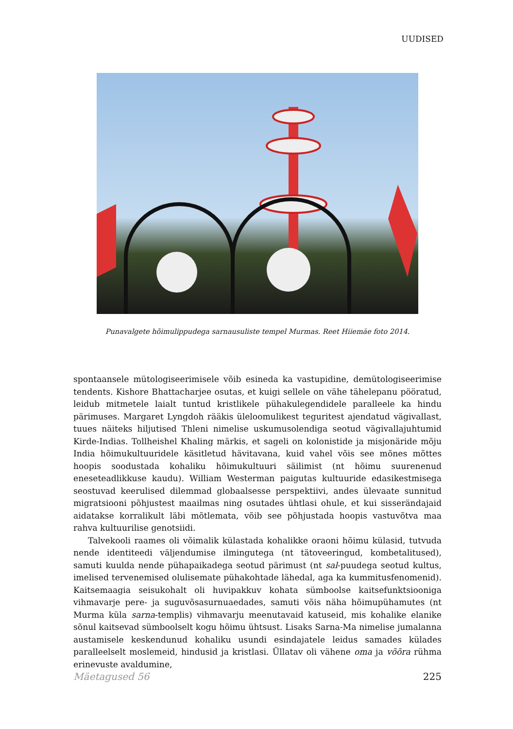UUDISED
Punavalgete hõimulippudega sarnausuliste tempel Murmas. Reet Hiiemäe foto 2014.
spontaansele mütologiseerimisele võib esineda ka vastupidine, demütologiseerimise tendents. Kishore Bhattacharjee osutas, et kuigi sellele on vähe tähelepanu pööratud, leidub mitmetele laialt tuntud kristlikele pühakulegendidele paralleele ka hindu pärimuses. Margaret Lyngdoh rääkis üleloomulikest teguritest ajendatud vägivallast, tuues näiteks hiljutised Thleni nimelise uskumusolendiga seotud vägivallajuhtumid Kirde-Indias. Tollheishel Khaling märkis, et sageli on kolonistide ja misjonäride mõju India hõimukultuuridele käsitletud hävitavana, kuid vahel võis see mõnes mõttes hoopis soodustada kohaliku hõimukultuuri säilimist (nt hõimu suurenenud eneseteadlikkuse kaudu). William Westerman paigutas kultuuride edasikestmisega seostuvad keerulised dilemmad globaalsesse perspektiivi, andes ülevaate sunnitud migratsiooni põhjustest maailmas ning osutades ühtlasi ohule, et kui sisserändajaid aidatakse korralikult läbi mõtlemata, võib see põhjustada hoopis vastuvõtva maa rahva kultuurilise genotsiidi.
Talvekooli raames oli võimalik külastada kohalikke oraoni hõimu külasid, tutvuda nende identiteedi väljendumise ilmingutega (nt tätoveeringud, kombetalitused), samuti kuulda nende pühapaikadega seotud pärimust (nt sal-puudega seotud kultus, imelised tervenemised olulisemate pühakohtade lähedal, aga ka kummitusfenomenid). Kaitsemaagia seisukohalt oli huvipakkuv kohata sümboolse kaitsefunktsiooniga vihmavarje pere- ja suguvõsasurnuaedades, samuti võis näha hõimupühamutes (nt Murma küla sarna-templis) vihmavarju meenutavaid katuseid, mis kohalike elanike sõnul kaitsevad sümboolselt kogu hõimu ühtsust. Lisaks Sarna-Ma nimelise jumalanna austamisele keskendunud kohaliku usundi esindajatele leidus samades külades paralleelselt moslemeid, hindusid ja kristlasi. Üllatav oli vähene oma ja võõra rühma erinevuste avaldumine,
Mäetagused 56 225